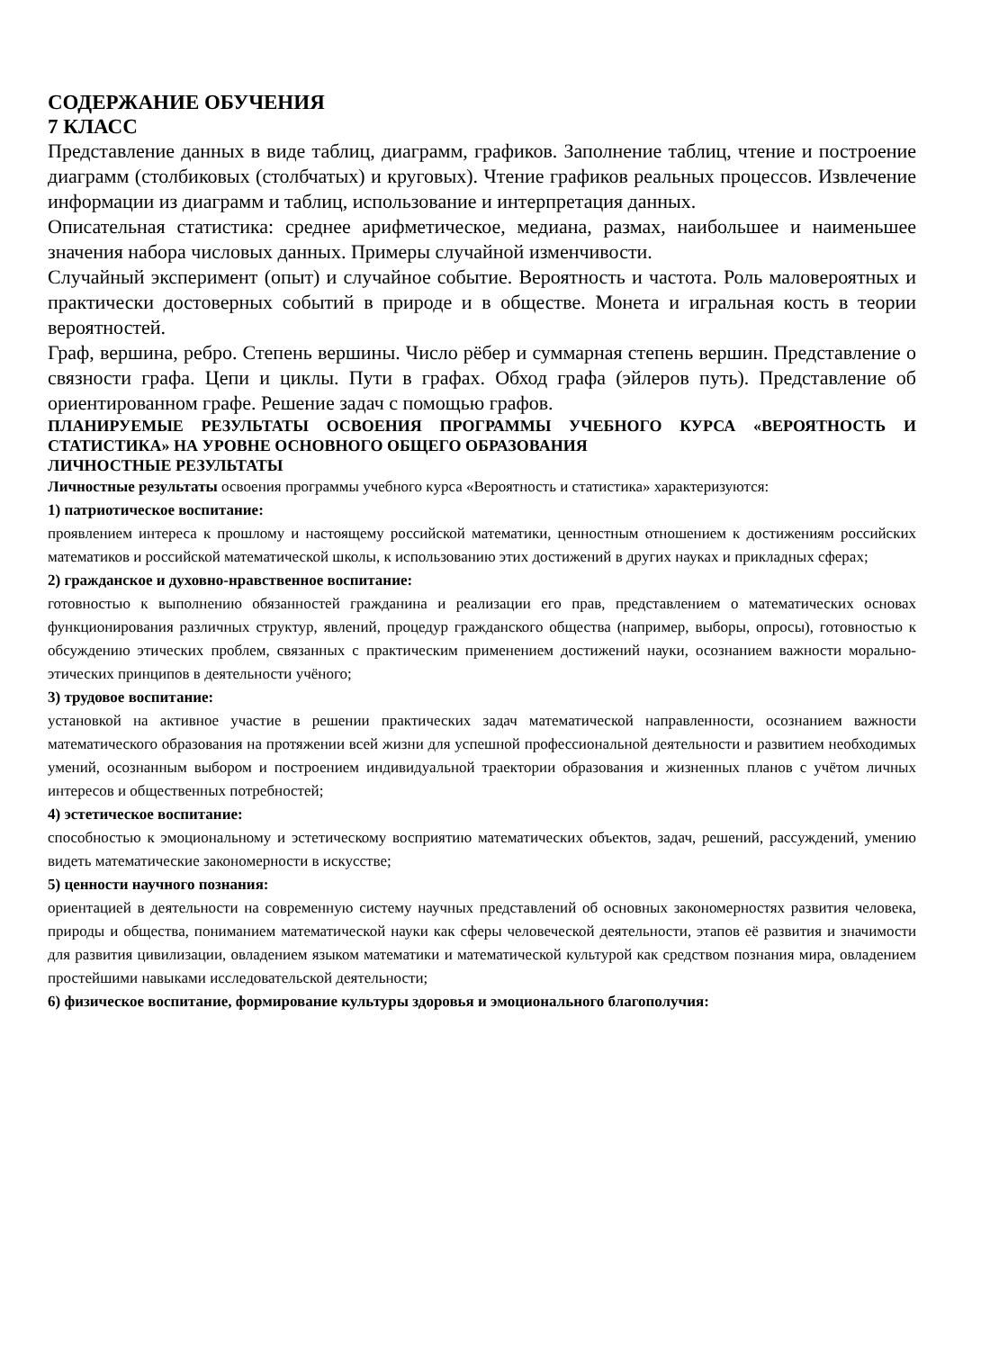СОДЕРЖАНИЕ ОБУЧЕНИЯ
7 КЛАСС
Представление данных в виде таблиц, диаграмм, графиков. Заполнение таблиц, чтение и построение диаграмм (столбиковых (столбчатых) и круговых). Чтение графиков реальных процессов. Извлечение информации из диаграмм и таблиц, использование и интерпретация данных.
Описательная статистика: среднее арифметическое, медиана, размах, наибольшее и наименьшее значения набора числовых данных. Примеры случайной изменчивости.
Случайный эксперимент (опыт) и случайное событие. Вероятность и частота. Роль маловероятных и практически достоверных событий в природе и в обществе. Монета и игральная кость в теории вероятностей.
Граф, вершина, ребро. Степень вершины. Число рёбер и суммарная степень вершин. Представление о связности графа. Цепи и циклы. Пути в графах. Обход графа (эйлеров путь). Представление об ориентированном графе. Решение задач с помощью графов.
ПЛАНИРУЕМЫЕ РЕЗУЛЬТАТЫ ОСВОЕНИЯ ПРОГРАММЫ УЧЕБНОГО КУРСА «ВЕРОЯТНОСТЬ И СТАТИСТИКА» НА УРОВНЕ ОСНОВНОГО ОБЩЕГО ОБРАЗОВАНИЯ
ЛИЧНОСТНЫЕ РЕЗУЛЬТАТЫ
Личностные результаты освоения программы учебного курса «Вероятность и статистика» характеризуются:
1) патриотическое воспитание:
проявлением интереса к прошлому и настоящему российской математики, ценностным отношением к достижениям российских математиков и российской математической школы, к использованию этих достижений в других науках и прикладных сферах;
2) гражданское и духовно-нравственное воспитание:
готовностью к выполнению обязанностей гражданина и реализации его прав, представлением о математических основах функционирования различных структур, явлений, процедур гражданского общества (например, выборы, опросы), готовностью к обсуждению этических проблем, связанных с практическим применением достижений науки, осознанием важности морально-этических принципов в деятельности учёного;
3) трудовое воспитание:
установкой на активное участие в решении практических задач математической направленности, осознанием важности математического образования на протяжении всей жизни для успешной профессиональной деятельности и развитием необходимых умений, осознанным выбором и построением индивидуальной траектории образования и жизненных планов с учётом личных интересов и общественных потребностей;
4) эстетическое воспитание:
способностью к эмоциональному и эстетическому восприятию математических объектов, задач, решений, рассуждений, умению видеть математические закономерности в искусстве;
5) ценности научного познания:
ориентацией в деятельности на современную систему научных представлений об основных закономерностях развития человека, природы и общества, пониманием математической науки как сферы человеческой деятельности, этапов её развития и значимости для развития цивилизации, овладением языком математики и математической культурой как средством познания мира, овладением простейшими навыками исследовательской деятельности;
6) физическое воспитание, формирование культуры здоровья и эмоционального благополучия: